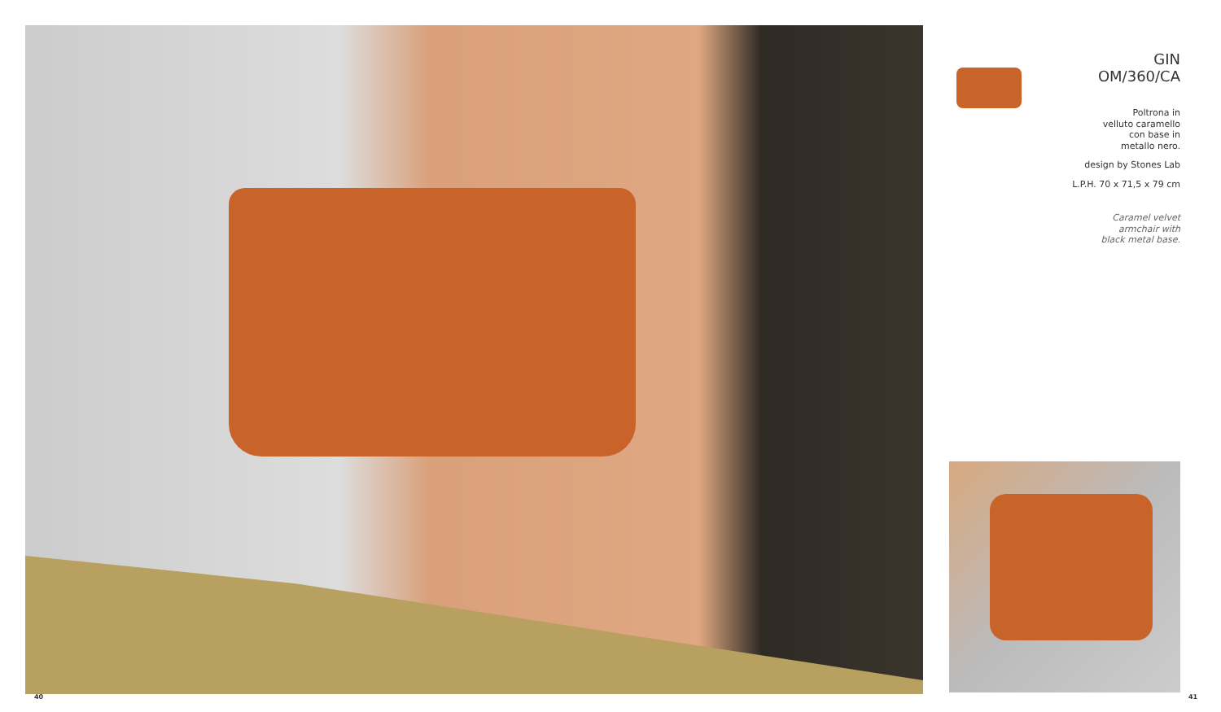GIN
OM/360/CA
Poltrona in
velluto caramello
con base in
metallo nero.
design by Stones Lab
L.P.H. 70 x 71,5 x 79 cm
Caramel velvet
armchair with
black metal base.
40 41